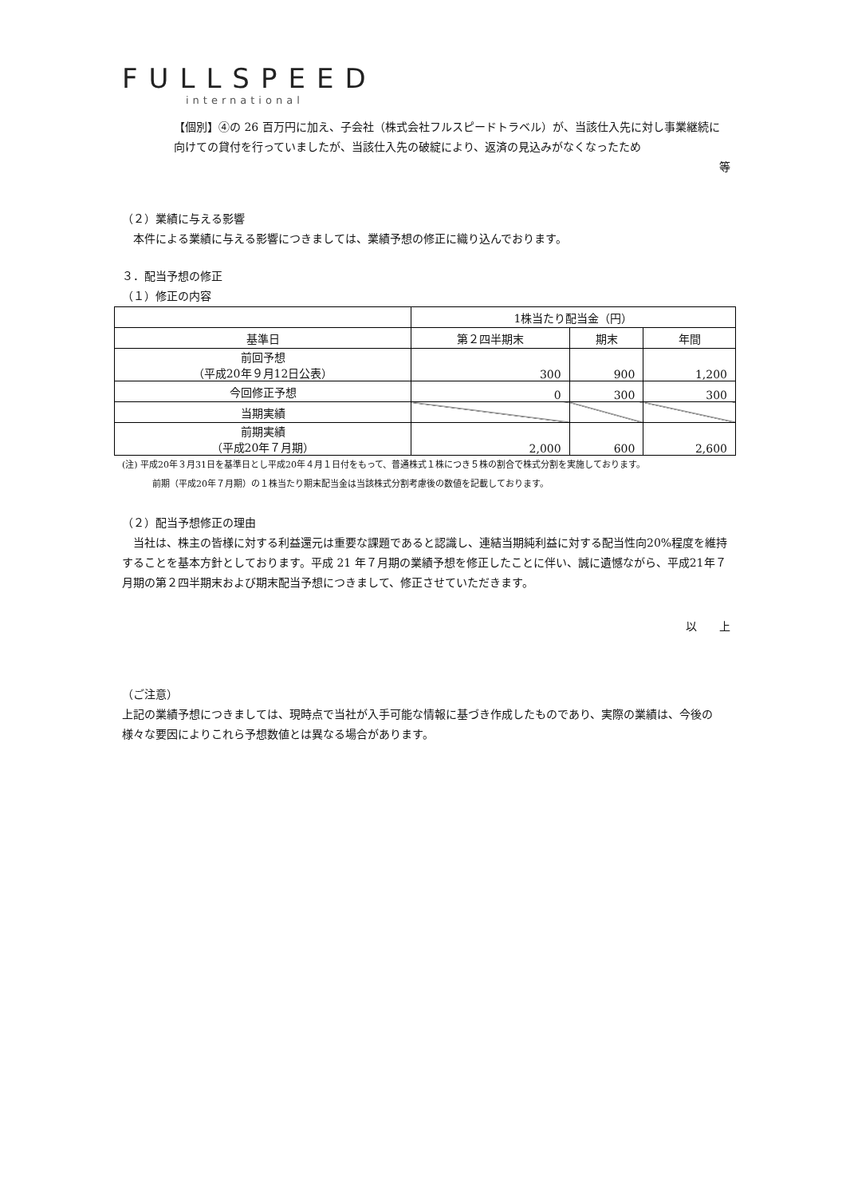FULLSPEED
international
【個別】④の 26 百万円に加え、子会社（株式会社フルスピードトラベル）が、当該仕入先に対し事業継続に向けての貸付を行っていましたが、当該仕入先の破綻により、返済の見込みがなくなったため
等
（２）業績に与える影響
　本件による業績に与える影響につきましては、業績予想の修正に織り込んでおります。
３．配当予想の修正
（１）修正の内容
| | 1株当たり配当金（円） | | |
| --- | --- | --- | --- |
| 基準日 | 第２四半期末 | 期末 | 年間 |
| 前回予想 （平成20年９月12日公表） | 300 | 900 | 1,200 |
| 今回修正予想 | 0 | 300 | 300 |
| 当期実績 | | | |
| 前期実績 （平成20年７月期） | 2,000 | 600 | 2,600 |
(注) 平成20年３月31日を基準日とし平成20年４月１日付をもって、普通株式１株につき５株の割合で株式分割を実施しております。
前期（平成20年７月期）の１株当たり期末配当金は当該株式分割考慮後の数値を記載しております。
（２）配当予想修正の理由
　当社は、株主の皆様に対する利益還元は重要な課題であると認識し、連結当期純利益に対する配当性向20%程度を維持することを基本方針としております。平成 21 年７月期の業績予想を修正したことに伴い、誠に遺憾ながら、平成21年７月期の第２四半期末および期末配当予想につきまして、修正させていただきます。
以　　上
（ご注意）
上記の業績予想につきましては、現時点で当社が入手可能な情報に基づき作成したものであり、実際の業績は、今後の様々な要因によりこれら予想数値とは異なる場合があります。